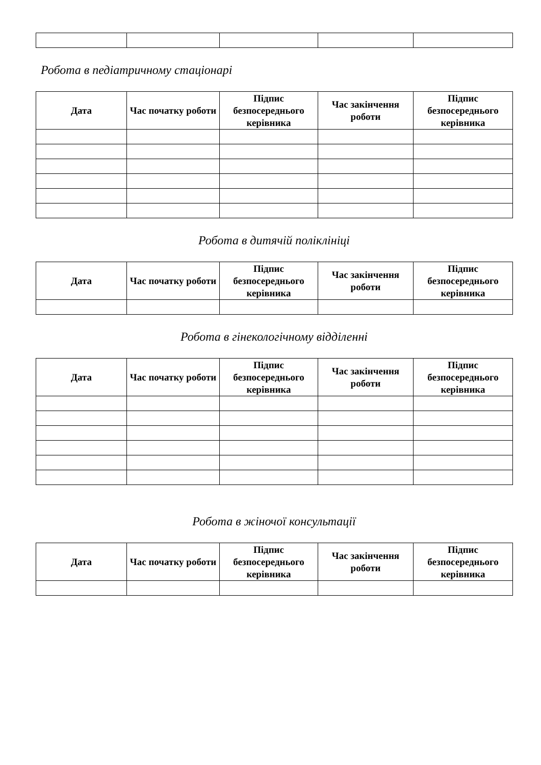Робота в педіатричному стаціонарі
| Дата | Час початку роботи | Підпис безпосереднього керівника | Час закінчення роботи | Підпис безпосереднього керівника |
| --- | --- | --- | --- | --- |
Робота в дитячій поліклініці
| Дата | Час початку роботи | Підпис безпосереднього керівника | Час закінчення роботи | Підпис безпосереднього керівника |
| --- | --- | --- | --- | --- |
Робота в гінекологічному відділенні
| Дата | Час початку роботи | Підпис безпосереднього керівника | Час закінчення роботи | Підпис безпосереднього керівника |
| --- | --- | --- | --- | --- |
Робота в жіночої консультації
| Дата | Час початку роботи | Підпис безпосереднього керівника | Час закінчення роботи | Підпис безпосереднього керівника |
| --- | --- | --- | --- | --- |